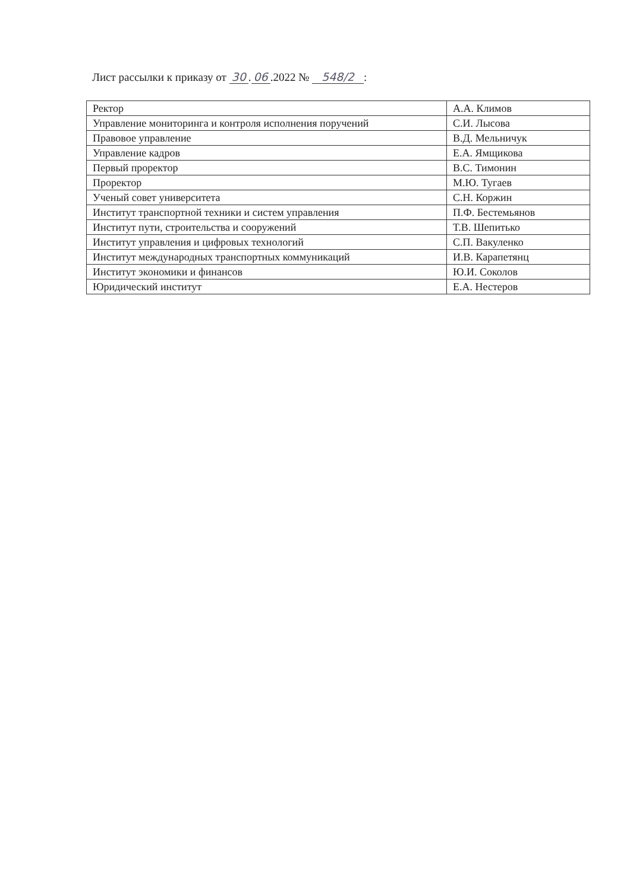Лист рассылки к приказу от 30. 06.2022 № 548/2 :
| Ректор | А.А. Климов |
| Управление мониторинга и контроля исполнения поручений | С.И. Лысова |
| Правовое управление | В.Д. Мельничук |
| Управление кадров | Е.А. Ямщикова |
| Первый проректор | В.С. Тимонин |
| Проректор | М.Ю. Тугаев |
| Ученый совет университета | С.Н. Коржин |
| Институт транспортной техники и систем управления | П.Ф. Бестемьянов |
| Институт пути, строительства и сооружений | Т.В. Шепитько |
| Институт управления и цифровых технологий | С.П. Вакуленко |
| Институт международных транспортных коммуникаций | И.В. Карапетянц |
| Институт экономики и финансов | Ю.И. Соколов |
| Юридический институт | Е.А. Нестеров |